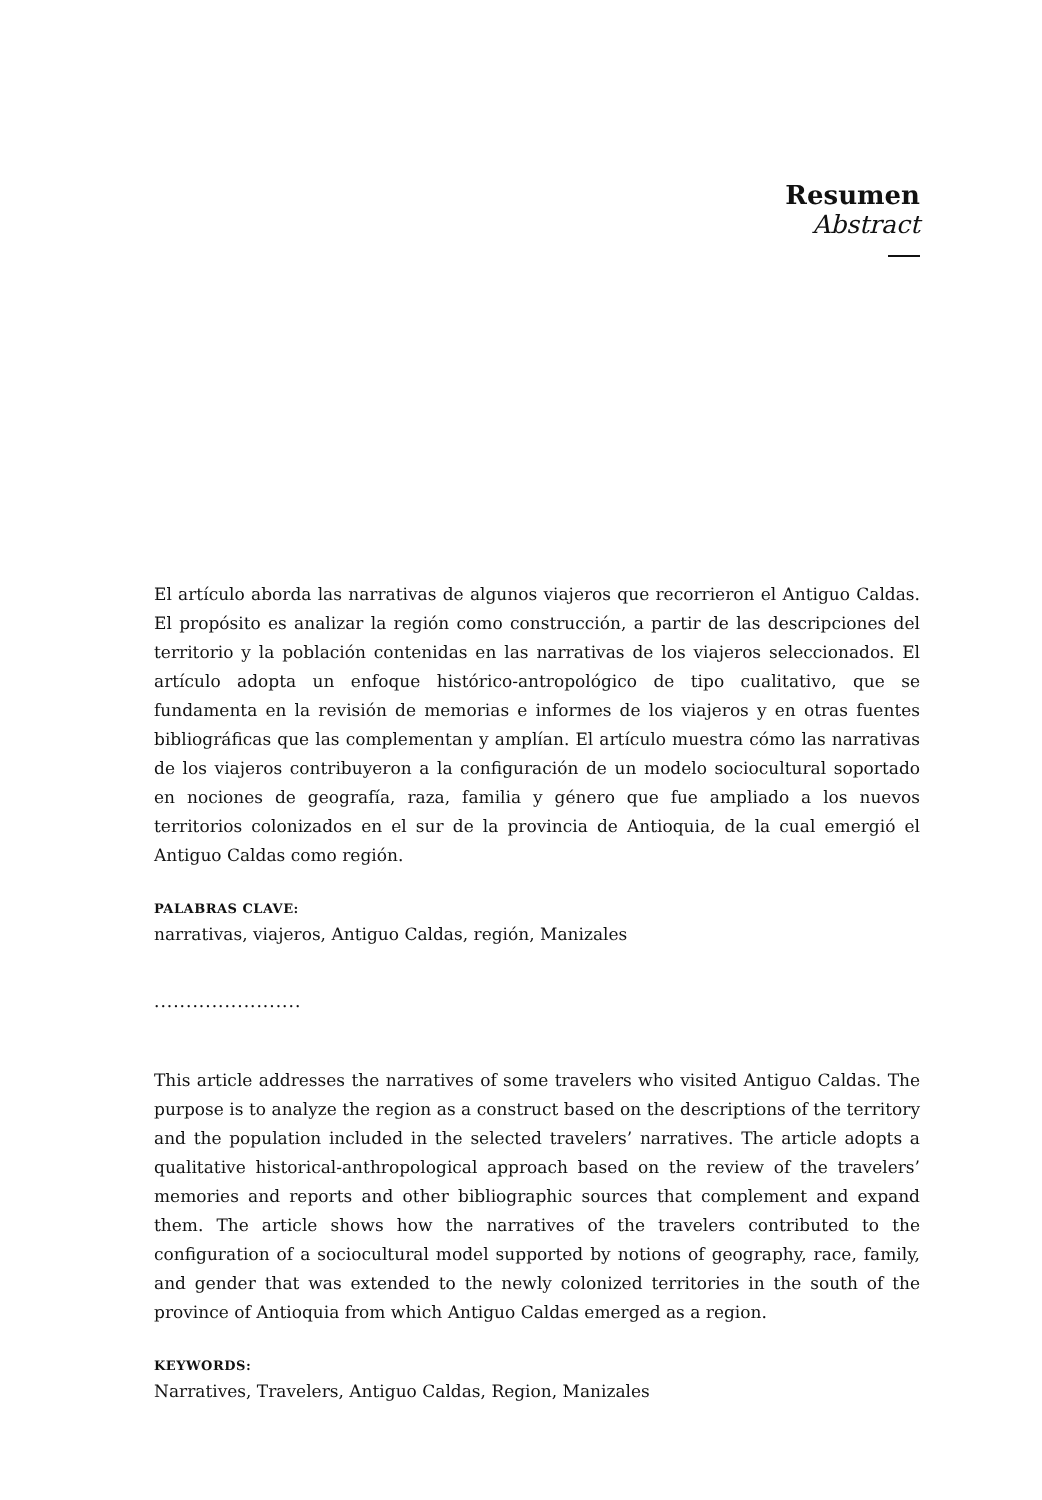Resumen
Abstract
El artículo aborda las narrativas de algunos viajeros que recorrieron el Antiguo Caldas. El propósito es analizar la región como construcción, a partir de las descripciones del territorio y la población contenidas en las narrativas de los viajeros seleccionados. El artículo adopta un enfoque histórico-antropológico de tipo cualitativo, que se fundamenta en la revisión de memorias e informes de los viajeros y en otras fuentes bibliográficas que las complementan y amplían. El artículo muestra cómo las narrativas de los viajeros contribuyeron a la configuración de un modelo sociocultural soportado en nociones de geografía, raza, familia y género que fue ampliado a los nuevos territorios colonizados en el sur de la provincia de Antioquia, de la cual emergió el Antiguo Caldas como región.
PALABRAS CLAVE:
narrativas, viajeros, Antiguo Caldas, región, Manizales
.......................
This article addresses the narratives of some travelers who visited Antiguo Caldas. The purpose is to analyze the region as a construct based on the descriptions of the territory and the population included in the selected travelers’ narratives. The article adopts a qualitative historical-anthropological approach based on the review of the travelers’ memories and reports and other bibliographic sources that complement and expand them. The article shows how the narratives of the travelers contributed to the configuration of a sociocultural model supported by notions of geography, race, family, and gender that was extended to the newly colonized territories in the south of the province of Antioquia from which Antiguo Caldas emerged as a region.
KEYWORDS:
Narratives, Travelers, Antiguo Caldas, Region, Manizales